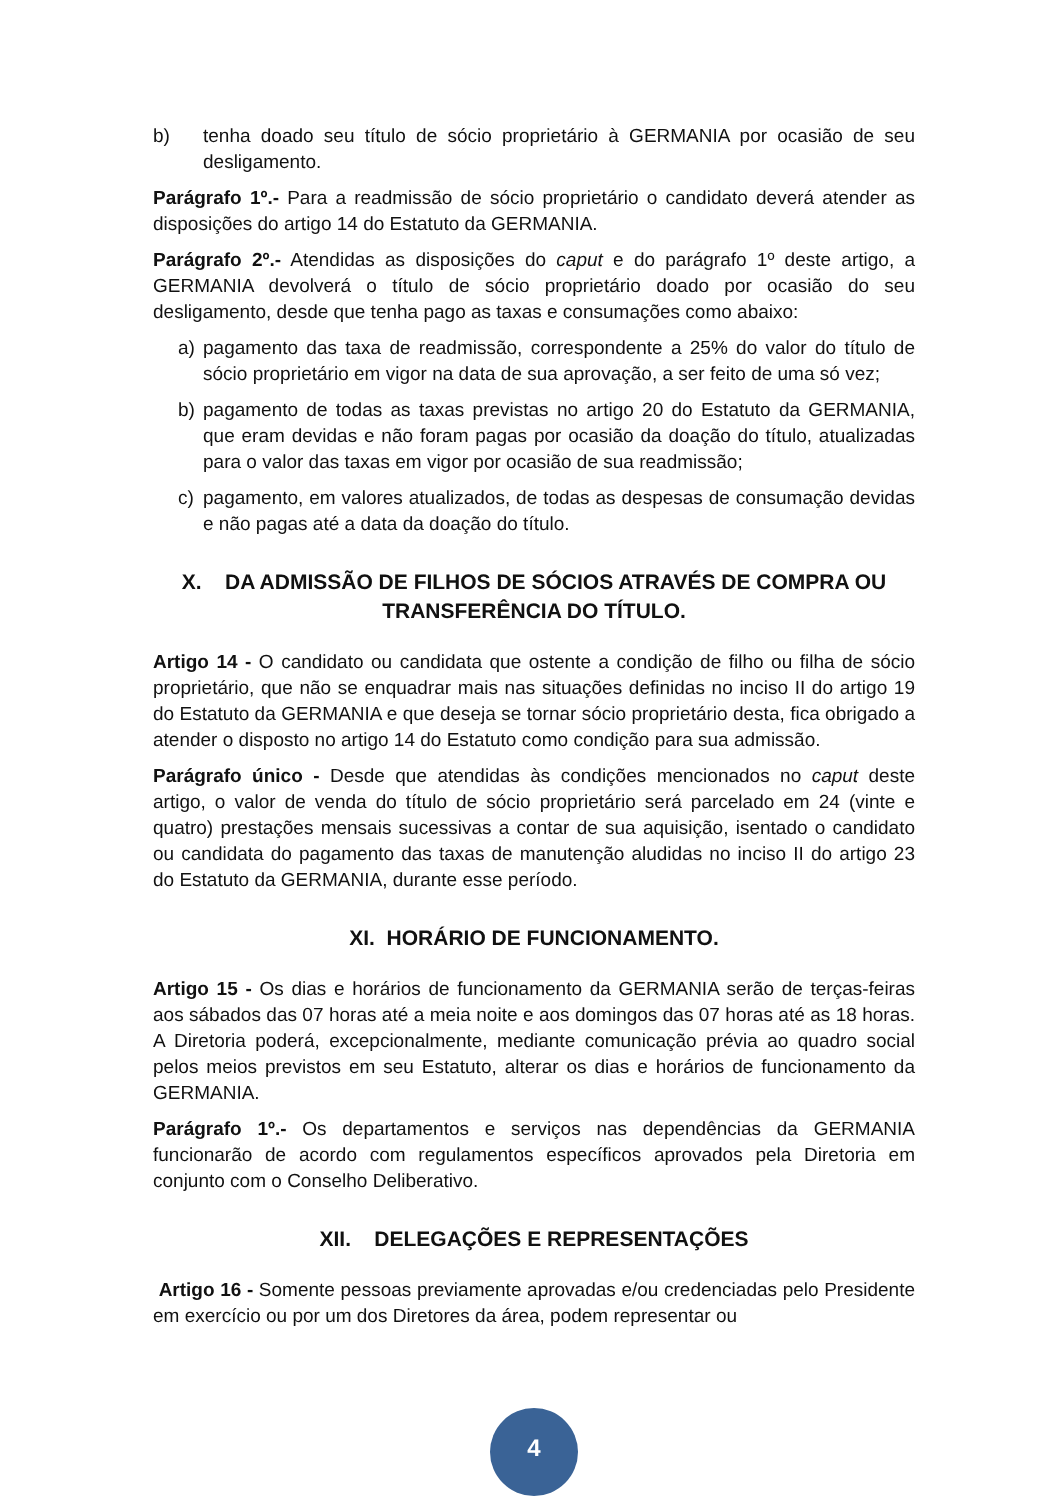b) tenha doado seu título de sócio proprietário à GERMANIA por ocasião de seu desligamento.
Parágrafo 1º.- Para a readmissão de sócio proprietário o candidato deverá atender as disposições do artigo 14 do Estatuto da GERMANIA.
Parágrafo 2º.- Atendidas as disposições do caput e do parágrafo 1º deste artigo, a GERMANIA devolverá o título de sócio proprietário doado por ocasião do seu desligamento, desde que tenha pago as taxas e consumações como abaixo:
a) pagamento das taxa de readmissão, correspondente a 25% do valor do título de sócio proprietário em vigor na data de sua aprovação, a ser feito de uma só vez;
b) pagamento de todas as taxas previstas no artigo 20 do Estatuto da GERMANIA, que eram devidas e não foram pagas por ocasião da doação do título, atualizadas para o valor das taxas em vigor por ocasião de sua readmissão;
c) pagamento, em valores atualizados, de todas as despesas de consumação devidas e não pagas até a data da doação do título.
X. DA ADMISSÃO DE FILHOS DE SÓCIOS ATRAVÉS DE COMPRA OU TRANSFERÊNCIA DO TÍTULO.
Artigo 14 - O candidato ou candidata que ostente a condição de filho ou filha de sócio proprietário, que não se enquadrar mais nas situações definidas no inciso II do artigo 19 do Estatuto da GERMANIA e que deseja se tornar sócio proprietário desta, fica obrigado a atender o disposto no artigo 14 do Estatuto como condição para sua admissão.
Parágrafo único - Desde que atendidas às condições mencionados no caput deste artigo, o valor de venda do título de sócio proprietário será parcelado em 24 (vinte e quatro) prestações mensais sucessivas a contar de sua aquisição, isentado o candidato ou candidata do pagamento das taxas de manutenção aludidas no inciso II do artigo 23 do Estatuto da GERMANIA, durante esse período.
XI. HORÁRIO DE FUNCIONAMENTO.
Artigo 15 - Os dias e horários de funcionamento da GERMANIA serão de terças-feiras aos sábados das 07 horas até a meia noite e aos domingos das 07 horas até as 18 horas. A Diretoria poderá, excepcionalmente, mediante comunicação prévia ao quadro social pelos meios previstos em seu Estatuto, alterar os dias e horários de funcionamento da GERMANIA.
Parágrafo 1º.- Os departamentos e serviços nas dependências da GERMANIA funcionarão de acordo com regulamentos específicos aprovados pela Diretoria em conjunto com o Conselho Deliberativo.
XII. DELEGAÇÕES E REPRESENTAÇÕES
Artigo 16 - Somente pessoas previamente aprovadas e/ou credenciadas pelo Presidente em exercício ou por um dos Diretores da área, podem representar ou
4